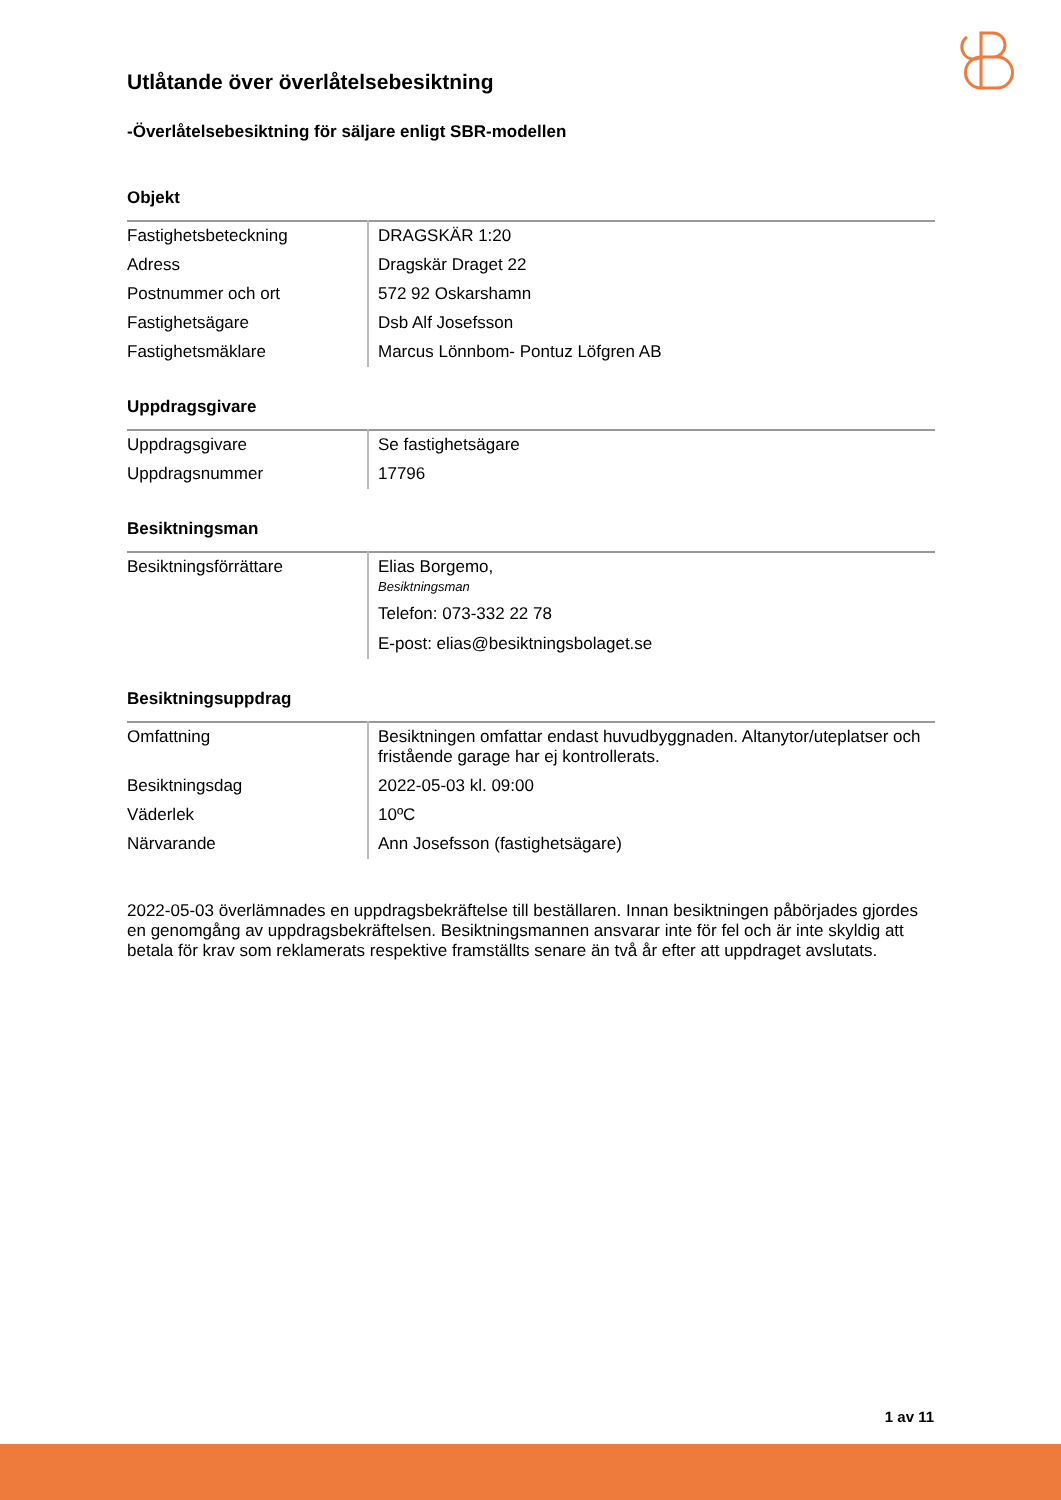Utlåtande över överlåtelsebesiktning
-Överlåtelsebesiktning för säljare enligt SBR-modellen
Objekt
| Fastighetsbeteckning | DRAGSKÄR 1:20 |
| Adress | Dragskär Draget 22 |
| Postnummer och ort | 572 92 Oskarshamn |
| Fastighetsägare | Dsb Alf Josefsson |
| Fastighetsmäklare | Marcus Lönnbom- Pontuz Löfgren AB |
Uppdragsgivare
| Uppdragsgivare | Se fastighetsägare |
| Uppdragsnummer | 17796 |
Besiktningsman
| Besiktningsförrättare | Elias Borgemo, Besiktningsman Telefon: 073-332 22 78 E-post: elias@besiktningsbolaget.se |
Besiktningsuppdrag
| Omfattning | Besiktningen omfattar endast huvudbyggnaden. Altanytor/uteplatser och fristående garage har ej kontrollerats. |
| Besiktningsdag | 2022-05-03 kl. 09:00 |
| Väderlek | 10ºC |
| Närvarande | Ann Josefsson (fastighetsägare) |
2022-05-03 överlämnades en uppdragsbekräftelse till beställaren. Innan besiktningen påbörjades gjordes en genomgång av uppdragsbekräftelsen. Besiktningsmannen ansvarar inte för fel och är inte skyldig att betala för krav som reklamerats respektive framställts senare än två år efter att uppdraget avslutats.
1 av 11